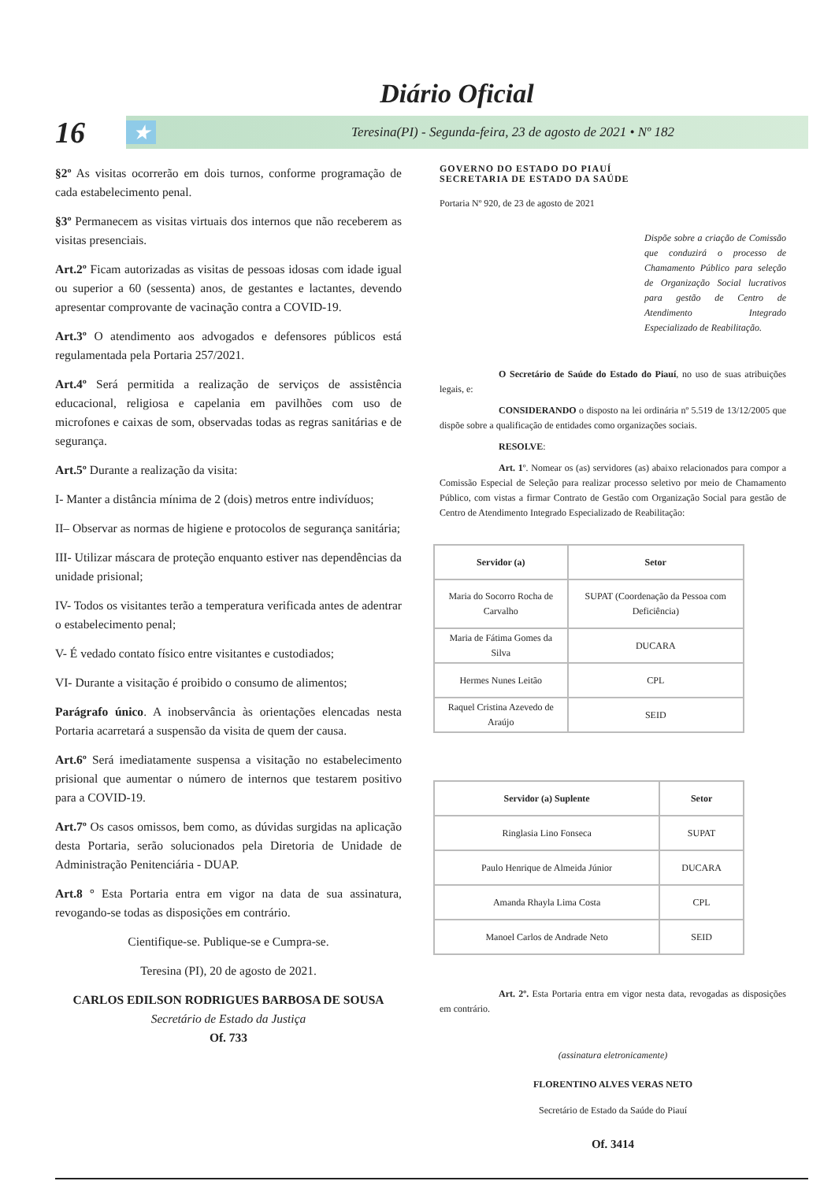Diário Oficial
16
★ Teresina(PI) - Segunda-feira, 23 de agosto de 2021 • Nº 182
§2º As visitas ocorrerão em dois turnos, conforme programação de cada estabelecimento penal.
§3º Permanecem as visitas virtuais dos internos que não receberem as visitas presenciais.
Art.2º Ficam autorizadas as visitas de pessoas idosas com idade igual ou superior a 60 (sessenta) anos, de gestantes e lactantes, devendo apresentar comprovante de vacinação contra a COVID-19.
Art.3º O atendimento aos advogados e defensores públicos está regulamentada pela Portaria 257/2021.
Art.4º Será permitida a realização de serviços de assistência educacional, religiosa e capelania em pavilhões com uso de microfones e caixas de som, observadas todas as regras sanitárias e de segurança.
Art.5º Durante a realização da visita:
I- Manter a distância mínima de 2 (dois) metros entre indivíduos;
II– Observar as normas de higiene e protocolos de segurança sanitária;
III- Utilizar máscara de proteção enquanto estiver nas dependências da unidade prisional;
IV- Todos os visitantes terão a temperatura verificada antes de adentrar o estabelecimento penal;
V- É vedado contato físico entre visitantes e custodiados;
VI- Durante a visitação é proibido o consumo de alimentos;
Parágrafo único. A inobservância às orientações elencadas nesta Portaria acarretará a suspensão da visita de quem der causa.
Art.6º Será imediatamente suspensa a visitação no estabelecimento prisional que aumentar o número de internos que testarem positivo para a COVID-19.
Art.7º Os casos omissos, bem como, as dúvidas surgidas na aplicação desta Portaria, serão solucionados pela Diretoria de Unidade de Administração Penitenciária - DUAP.
Art.8 ° Esta Portaria entra em vigor na data de sua assinatura, revogando-se todas as disposições em contrário.
Cientifique-se. Publique-se e Cumpra-se.
Teresina (PI), 20 de agosto de 2021.
CARLOS EDILSON RODRIGUES BARBOSA DE SOUSA
Secretário de Estado da Justiça
Of. 733
GOVERNO DO ESTADO DO PIAUÍ
SECRETARIA DE ESTADO DA SAÚDE
Portaria Nº 920, de 23 de agosto de 2021
Dispõe sobre a criação de Comissão que conduzirá o processo de Chamamento Público para seleção de Organização Social lucrativos para gestão de Centro de Atendimento Integrado Especializado de Reabilitação.
O Secretário de Saúde do Estado do Piauí, no uso de suas atribuições legais, e:
CONSIDERANDO o disposto na lei ordinária nº 5.519 de 13/12/2005 que dispõe sobre a qualificação de entidades como organizações sociais.
RESOLVE:
Art. 1º. Nomear os (as) servidores (as) abaixo relacionados para compor a Comissão Especial de Seleção para realizar processo seletivo por meio de Chamamento Público, com vistas a firmar Contrato de Gestão com Organização Social para gestão de Centro de Atendimento Integrado Especializado de Reabilitação:
| Servidor (a) | Setor |
| --- | --- |
| Maria do Socorro Rocha de Carvalho | SUPAT (Coordenação da Pessoa com Deficiência) |
| Maria de Fátima Gomes da Silva | DUCARA |
| Hermes Nunes Leitão | CPL |
| Raquel Cristina Azevedo de Araújo | SEID |
| Servidor (a) Suplente | Setor |
| --- | --- |
| Ringlasia Lino Fonseca | SUPAT |
| Paulo Henrique de Almeida Júnior | DUCARA |
| Amanda Rhayla Lima Costa | CPL |
| Manoel Carlos de Andrade Neto | SEID |
Art. 2º. Esta Portaria entra em vigor nesta data, revogadas as disposições em contrário.
(assinatura eletronicamente)
FLORENTINO ALVES VERAS NETO
Secretário de Estado da Saúde do Piauí
Of. 3414